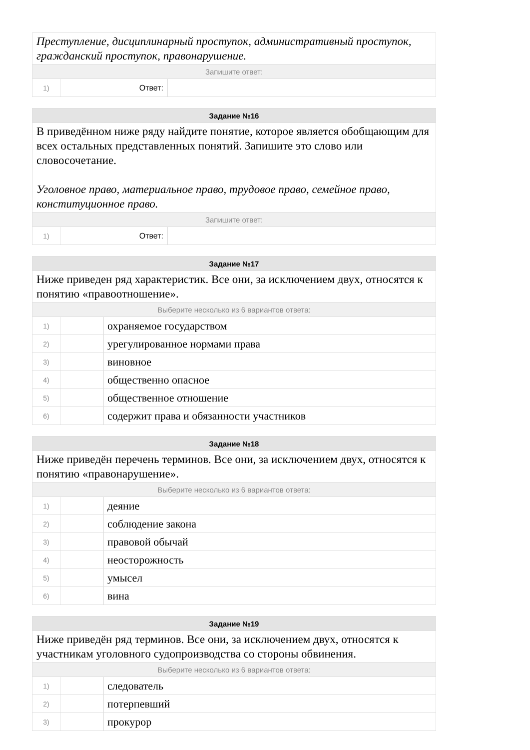| Преступление, дисциплинарный проступок, административный проступок, гражданский проступок, правонарушение. | | |
| Запишите ответ: | | |
| 1) | Ответ: | |
| Задание №16 | | |
| --- | --- | --- |
| В приведённом ниже ряду найдите понятие, которое является обобщающим для всех остальных представленных понятий. Запишите это слово или словосочетание. Уголовное право, материальное право, трудовое право, семейное право, конституционное право. | | |
| Запишите ответ: | | |
| 1) | Ответ: | |
| Задание №17 | | |
| --- | --- | --- |
| Ниже приведен ряд характеристик. Все они, за исключением двух, относятся к понятию «правоотношение». | | |
| Выберите несколько из 6 вариантов ответа: | | |
| 1) | | охраняемое государством |
| 2) | | урегулированное нормами права |
| 3) | | виновное |
| 4) | | общественно опасное |
| 5) | | общественное отношение |
| 6) | | содержит права и обязанности участников |
| Задание №18 | | |
| --- | --- | --- |
| Ниже приведён перечень терминов. Все они, за исключением двух, относятся к понятию «правонарушение». | | |
| Выберите несколько из 6 вариантов ответа: | | |
| 1) | | деяние |
| 2) | | соблюдение закона |
| 3) | | правовой обычай |
| 4) | | неосторожность |
| 5) | | умысел |
| 6) | | вина |
| Задание №19 | | |
| --- | --- | --- |
| Ниже приведён ряд терминов. Все они, за исключением двух, относятся к участникам уголовного судопроизводства со стороны обвинения. | | |
| Выберите несколько из 6 вариантов ответа: | | |
| 1) | | следователь |
| 2) | | потерпевший |
| 3) | | прокурор |